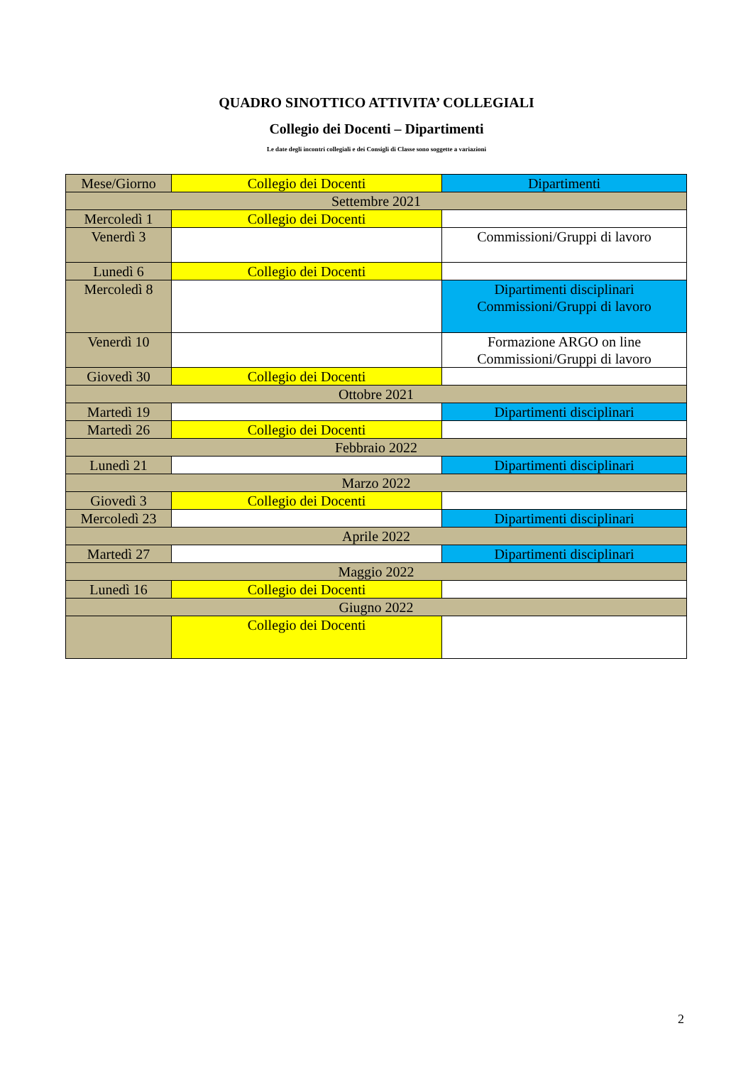QUADRO SINOTTICO ATTIVITA’ COLLEGIALI
Collegio dei Docenti – Dipartimenti
Le date degli incontri collegiali e dei Consigli di Classe sono soggette a variazioni
| Mese/Giorno | Collegio dei Docenti | Dipartimenti |
| Settembre 2021 | | |
| Mercoledì 1 | Collegio dei Docenti | |
| Venerdì 3 | | Commissioni/Gruppi di lavoro |
| Lunedì 6 | Collegio dei Docenti | |
| Mercoledì 8 | | Dipartimenti disciplinari Commissioni/Gruppi di lavoro |
| Venerdì 10 | | Formazione ARGO on line Commissioni/Gruppi di lavoro |
| Giovedì 30 | Collegio dei Docenti | |
| Ottobre 2021 | | |
| Martedì 19 | | Dipartimenti disciplinari |
| Martedì 26 | Collegio dei Docenti | |
| Febbraio 2022 | | |
| Lunedì 21 | | Dipartimenti disciplinari |
| Marzo 2022 | | |
| Giovedì 3 | Collegio dei Docenti | |
| Mercoledì 23 | | Dipartimenti disciplinari |
| Aprile 2022 | | |
| Martedì 27 | | Dipartimenti disciplinari |
| Maggio 2022 | | |
| Lunedì 16 | Collegio dei Docenti | |
| Giugno 2022 | | |
| | Collegio dei Docenti | |
2